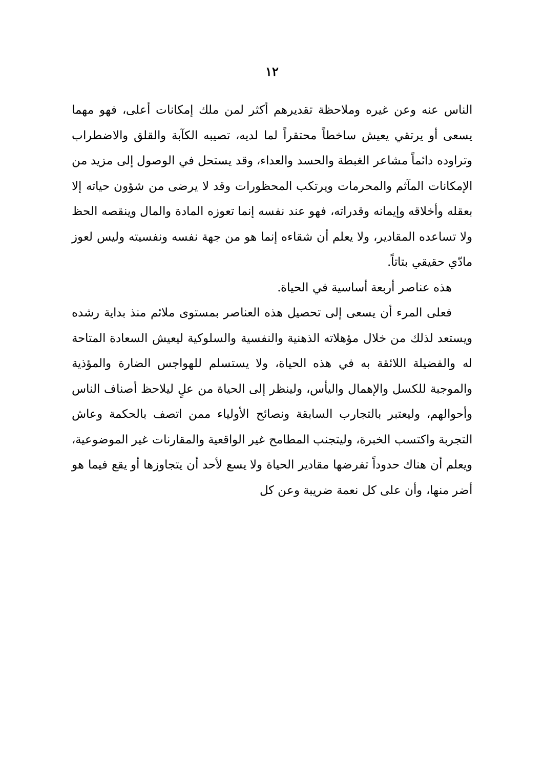١٢
الناس عنه وعن غيره وملاحظة تقديرهم أكثر لمن ملك إمكانات أعلى، فهو مهما يسعى أو يرتقي يعيش ساخطاً محتقراً لما لديه، تصيبه الكآبة والقلق والاضطراب وتراوده دائماً مشاعر الغبطة والحسد والعداء، وقد يستحل في الوصول إلى مزيد من الإمكانات المآثم والمحرمات ويرتكب المحظورات وقد لا يرضى من شؤون حياته إلا بعقله وأخلاقه وإيمانه وقدراته، فهو عند نفسه إنما تعوزه المادة والمال وينقصه الحظ ولا تساعده المقادير، ولا يعلم أن شقاءه إنما هو من جهة نفسه ونفسيته وليس لعوز مادّي حقيقي بتاتاً.
هذه عناصر أربعة أساسية في الحياة.
فعلى المرء أن يسعى إلى تحصيل هذه العناصر بمستوى ملائم منذ بداية رشده ويستعد لذلك من خلال مؤهلاته الذهنية والنفسية والسلوكية ليعيش السعادة المتاحة له والفضيلة اللائقة به في هذه الحياة، ولا يستسلم للهواجس الضارة والمؤذية والموجبة للكسل والإهمال واليأس، ولينظر إلى الحياة من علٍ ليلاحظ أصناف الناس وأحوالهم، وليعتبر بالتجارب السابقة ونصائح الأولياء ممن اتصف بالحكمة وعاش التجربة واكتسب الخبرة، وليتجنب المطامح غير الواقعية والمقارنات غير الموضوعية، ويعلم أن هناك حدوداً تفرضها مقادير الحياة ولا يسع لأحد أن يتجاوزها أو يقع فيما هو أضر منها، وأن على كل نعمة ضريبة وعن كل